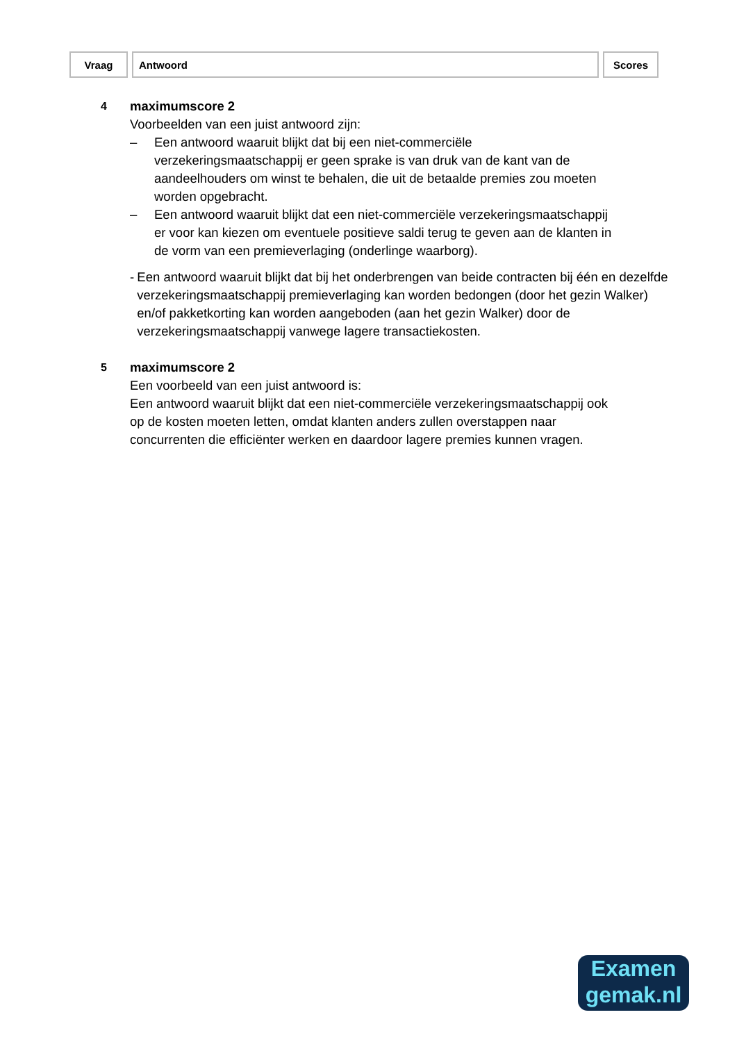| Vraag | Antwoord | Scores |
| --- | --- | --- |
4
maximumscore 2
Voorbeelden van een juist antwoord zijn:
– Een antwoord waaruit blijkt dat bij een niet-commerciële verzekeringsmaatschappij er geen sprake is van druk van de kant van de aandeelhouders om winst te behalen, die uit de betaalde premies zou moeten worden opgebracht.
– Een antwoord waaruit blijkt dat een niet-commerciële verzekeringsmaatschappij er voor kan kiezen om eventuele positieve saldi terug te geven aan de klanten in de vorm van een premieverlaging (onderlinge waarborg).
- Een antwoord waaruit blijkt dat bij het onderbrengen van beide contracten bij één en dezelfde verzekeringsmaatschappij premieverlaging kan worden bedongen (door het gezin Walker) en/of pakketkorting kan worden aangeboden (aan het gezin Walker) door de verzekeringsmaatschappij vanwege lagere transactiekosten.
5
maximumscore 2
Een voorbeeld van een juist antwoord is:
Een antwoord waaruit blijkt dat een niet-commerciële verzekeringsmaatschappij ook op de kosten moeten letten, omdat klanten anders zullen overstappen naar concurrenten die efficiënter werken en daardoor lagere premies kunnen vragen.
Examen
gemak.nl